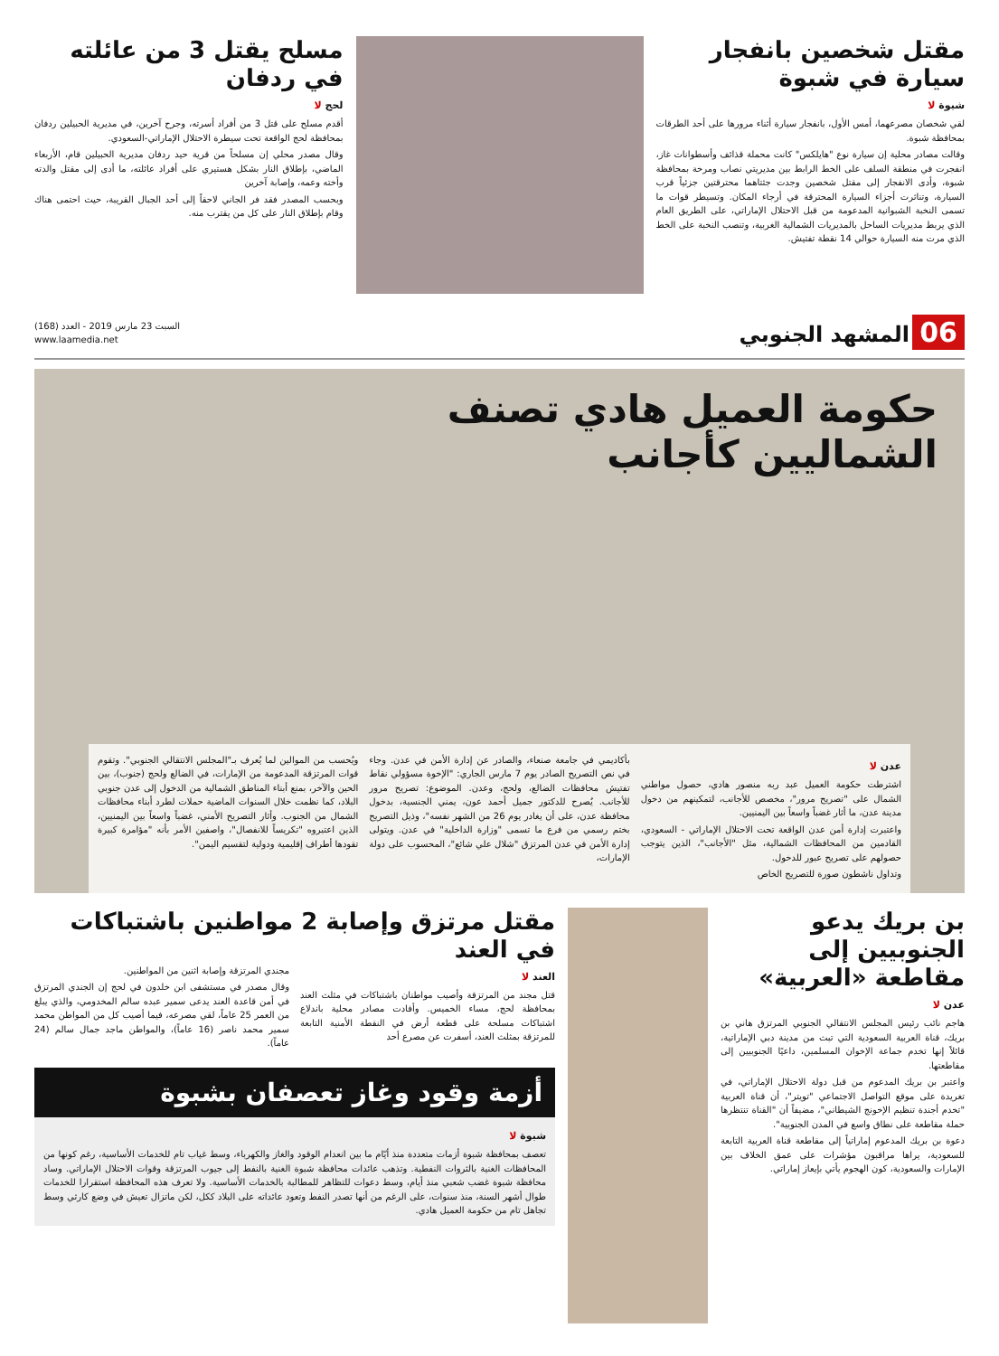مقتل شخصين بانفجار سيارة في شبوة
شبوة لا
لقي شخصان مصرعهما، أمس الأول، بانفجار سيارة أثناء مرورها على أحد الطرقات بمحافظة شبوة.
وقالت مصادر محلية إن سيارة نوع "هايلكس" كانت محملة قذائف وأسطوانات غاز، انفجرت في منطقة السلف على الخط الرابط بين مديريتي نصاب ومرخة بمحافظة شبوة، وأدى الانفجار إلى مقتل شخصين وجدت جثتاهما محترقتين جزئياً قرب السيارة، وتناثرت أجزاء السيارة المحترقة في أرجاء المكان. وتسيطر قوات ما تسمى النخبة الشبوانية المدعومة من قبل الاحتلال الإماراتي، على الطريق العام الذي يربط مديريات الساحل بالمديريات الشمالية الغربية، وتنصب النخبة على الخط الذي مرت منه السيارة حوالي 14 نقطة تفتيش.
مسلح يقتل 3 من عائلته في ردفان
لحج لا
أقدم مسلح على قتل 3 من أفراد أسرته، وجرح آخرين، في مديرية الحبيلين ردفان بمحافظة لحج الواقعة تحت سيطرة الاحتلال الإماراتي-السعودي.
وقال مصدر محلي إن مسلحاً من قرية حيد ردفان مديرية الحبيلين قام، الأربعاء الماضي، بإطلاق النار بشكل هستيري على أفراد عائلته، ما أدى إلى مقتل والدته وأخته وعمه، وإصابة آخرين
وبحسب المصدر فقد فر الجاني لاحقاً إلى أحد الجبال القريبة، حيث احتمى هناك وقام بإطلاق النار على كل من يقترب منه.
06 المشهد الجنوبي
السبت 23 مارس 2019 - العدد (168)
www.laamedia.net
حكومة العميل هادي تصنف
الشماليين كأجانب
عدن لا
اشترطت حكومة العميل عبد ربه منصور هادي، حصول مواطني الشمال على "تصريح مرور"، مخصص للأجانب، لتمكينهم من دخول مدينة عدن، ما أثار غضباً واسعاً بين اليمنيين.
واعتبرت إدارة أمن عدن الواقعة تحت الاحتلال الإماراتي - السعودي، القادمين من المحافظات الشمالية، مثل "الأجانب"، الذين يتوجب حصولهم على تصريح عبور للدخول.
وتداول ناشطون صورة للتصريح الخاص
بأكاديمي في جامعة صنعاء، والصادر عن إدارة الأمن في عدن. وجاء في نص التصريح الصادر يوم 7 مارس الجاري: "الإخوة مسؤولي نقاط تفتيش محافظات الضالع، ولحج، وعدن. الموضوع: تصريح مرور للأجانب. يُصرح للدكتور جميل أحمد عون، يمني الجنسية، بدخول محافظة عدن، على أن يغادر يوم 26 من الشهر نفسه"، وذيل التصريح بختم رسمي من فرع ما تسمى "وزارة الداخلية" في عدن. ويتولى إدارة الأمن في عدن المرتزق "شلال علي شائع"، المحسوب على دولة الإمارات،
ويُحسب من الموالين لما يُعرف بـ"المجلس الانتقالي الجنوبي". وتقوم قوات المرتزقة المدعومة من الإمارات، في الضالع ولحج (جنوب)، بين الحين والآخر، بمنع أبناء المناطق الشمالية من الدخول إلى عدن جنوبي البلاد، كما نظمت خلال السنوات الماضية حملات لطرد أبناء محافظات الشمال من الجنوب. وأثار التصريح الأمني، غضباً واسعاً بين اليمنيين، الذين اعتبروه "تكريساً للانفصال"، واصفين الأمر بأنه "مؤامرة كبيرة تقودها أطراف إقليمية ودولية لتقسيم اليمن".
بن بريك يدعو الجنوبيين إلى مقاطعة «العربية»
عدن لا
هاجم نائب رئيس المجلس الانتقالي الجنوبي المرتزق هاني بن بريك، قناة العربية السعودية التي تبث من مدينة دبي الإماراتية، قائلاً إنها تخدم جماعة الإخوان المسلمين، داعيًا الجنوبيين إلى مقاطعتها.
واعتبر بن بريك المدعوم من قبل دولة الاحتلال الإماراتي، في تغريدة على موقع التواصل الاجتماعي "تويتر"، أن قناة العربية "تخدم أجندة تنظيم الإخونج الشيطاني"، مضيفاً أن "القناة تنتظرها حملة مقاطعة على نطاق واسع في المدن الجنوبية".
دعوة بن بريك المدعوم إماراتياً إلى مقاطعة قناة العربية التابعة للسعودية، يراها مراقبون مؤشرات على عمق الخلاف بين الإمارات والسعودية، كون الهجوم يأتي بإيعاز إماراتي.
مقتل مرتزق وإصابة 2 مواطنين باشتباكات في العند
العند لا
قتل مجند من المرتزقة وأصيب مواطنان باشتباكات في مثلث العند بمحافظة لحج، مساء الخميس. وأفادت مصادر محلية باندلاع اشتباكات مسلحة على قطعة أرض في النقطة الأمنية التابعة للمرتزقة بمثلث العند، أسفرت عن مصرع أحد
مجندي المرتزقة وإصابة اثنين من المواطنين.
وقال مصدر في مستشفى ابن خلدون في لحج إن الجندي المرتزق في أمن قاعدة العند يدعى سمير عبده سالم المخدومي، والذي يبلغ من العمر 25 عاماً، لقي مصرعه، فيما أصيب كل من المواطن محمد سمير محمد ناصر (16 عاماً)، والمواطن ماجد جمال سالم (24 عاماً).
أزمة وقود وغاز تعصفان بشبوة
شبوة لا
تعصف بمحافظة شبوة أزمات متعددة منذ أيّام ما بين انعدام الوقود والغاز والكهرباء، وسط غياب تام للخدمات الأساسية، رغم كونها من المحافظات الغنية بالثروات النفطية. وتذهب عائدات محافظة شبوة الغنية بالنفط إلى جيوب المرتزقة وقوات الاحتلال الإماراتي. وساد محافظة شبوة غضب شعبي منذ أيام، وسط دعوات للتظاهر للمطالبة بالخدمات الأساسية. ولا تعرف هذه المحافظة استقرارا للخدمات طوال أشهر السنة، منذ سنوات، على الرغم من أنها تصدر النفط وتعود عائداته على البلاد ككل، لكن ماتزال تعيش في وضع كارثي وسط تجاهل تام من حكومة العميل هادي.